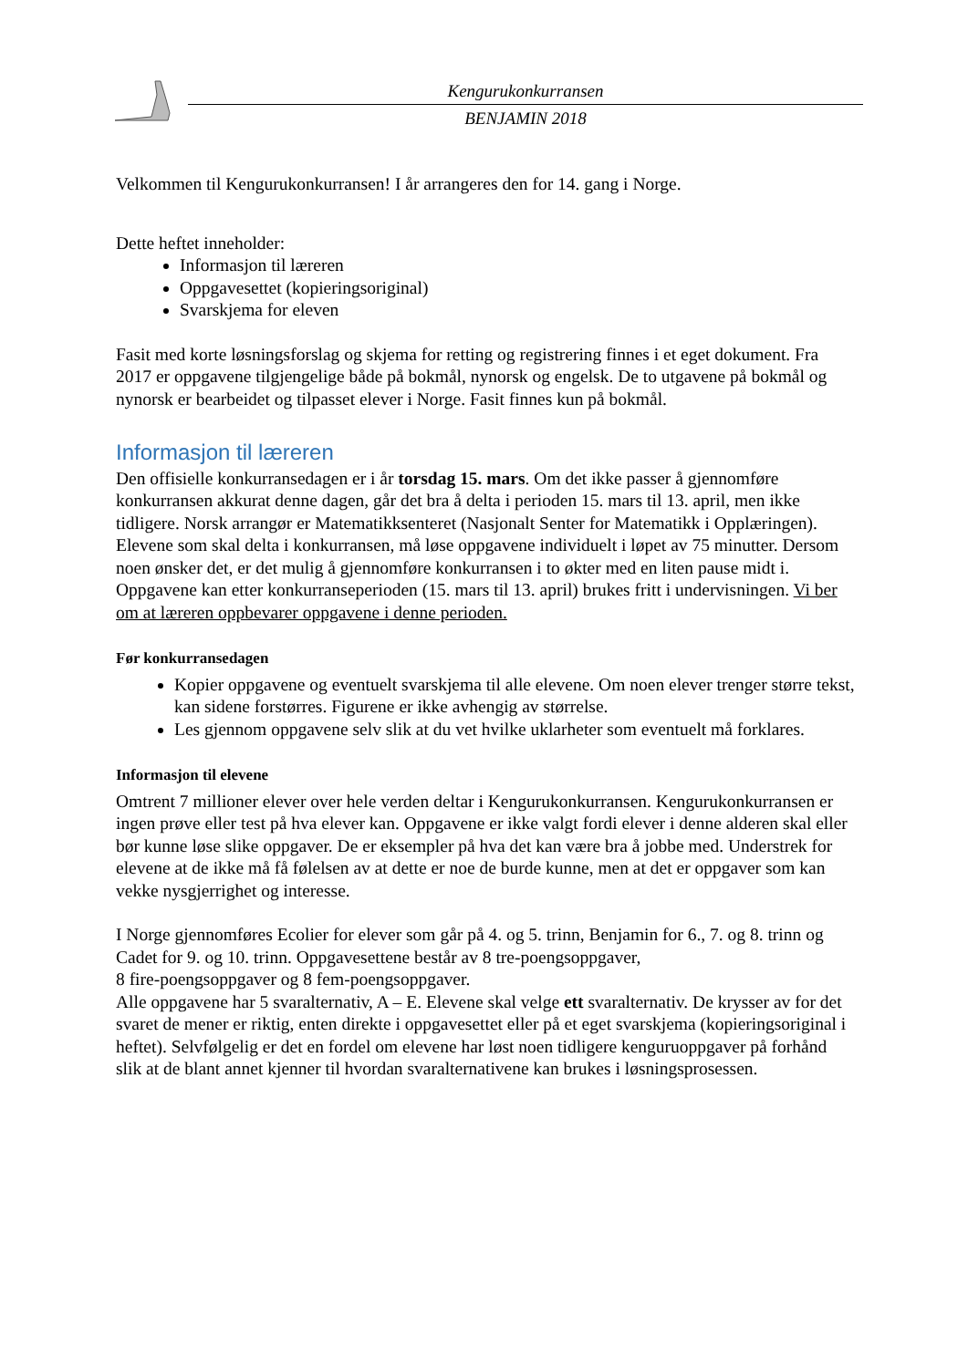Kengurukonkurransen
BENJAMIN 2018
Velkommen til Kengurukonkurransen! I år arrangeres den for 14. gang i Norge.
Dette heftet inneholder:
Informasjon til læreren
Oppgavesettet (kopieringsoriginal)
Svarskjema for eleven
Fasit med korte løsningsforslag og skjema for retting og registrering finnes i et eget dokument. Fra 2017 er oppgavene tilgjengelige både på bokmål, nynorsk og engelsk. De to utgavene på bokmål og nynorsk er bearbeidet og tilpasset elever i Norge. Fasit finnes kun på bokmål.
Informasjon til læreren
Den offisielle konkurransedagen er i år torsdag 15. mars. Om det ikke passer å gjennomføre konkurransen akkurat denne dagen, går det bra å delta i perioden 15. mars til 13. april, men ikke tidligere. Norsk arrangør er Matematikksenteret (Nasjonalt Senter for Matematikk i Opplæringen). Elevene som skal delta i konkurransen, må løse oppgavene individuelt i løpet av 75 minutter. Dersom noen ønsker det, er det mulig å gjennomføre konkurransen i to økter med en liten pause midt i.
Oppgavene kan etter konkurranseperioden (15. mars til 13. april) brukes fritt i undervisningen. Vi ber om at læreren oppbevarer oppgavene i denne perioden.
Før konkurransedagen
Kopier oppgavene og eventuelt svarskjema til alle elevene. Om noen elever trenger større tekst, kan sidene forstørres. Figurene er ikke avhengig av størrelse.
Les gjennom oppgavene selv slik at du vet hvilke uklarheter som eventuelt må forklares.
Informasjon til elevene
Omtrent 7 millioner elever over hele verden deltar i Kengurukonkurransen. Kengurukonkurransen er ingen prøve eller test på hva elever kan. Oppgavene er ikke valgt fordi elever i denne alderen skal eller bør kunne løse slike oppgaver. De er eksempler på hva det kan være bra å jobbe med. Understrek for elevene at de ikke må få følelsen av at dette er noe de burde kunne, men at det er oppgaver som kan vekke nysgjerrighet og interesse.
I Norge gjennomføres Ecolier for elever som går på 4. og 5. trinn, Benjamin for 6., 7. og 8. trinn og Cadet for 9. og 10. trinn. Oppgavesettene består av 8 tre-poengsoppgaver,
8 fire-poengsoppgaver og 8 fem-poengsoppgaver.
Alle oppgavene har 5 svaralternativ, A – E. Elevene skal velge ett svaralternativ. De krysser av for det svaret de mener er riktig, enten direkte i oppgavesettet eller på et eget svarskjema (kopieringsoriginal i heftet). Selvfølgelig er det en fordel om elevene har løst noen tidligere kenguruoppgaver på forhånd slik at de blant annet kjenner til hvordan svaralternativene kan brukes i løsningsprosessen.